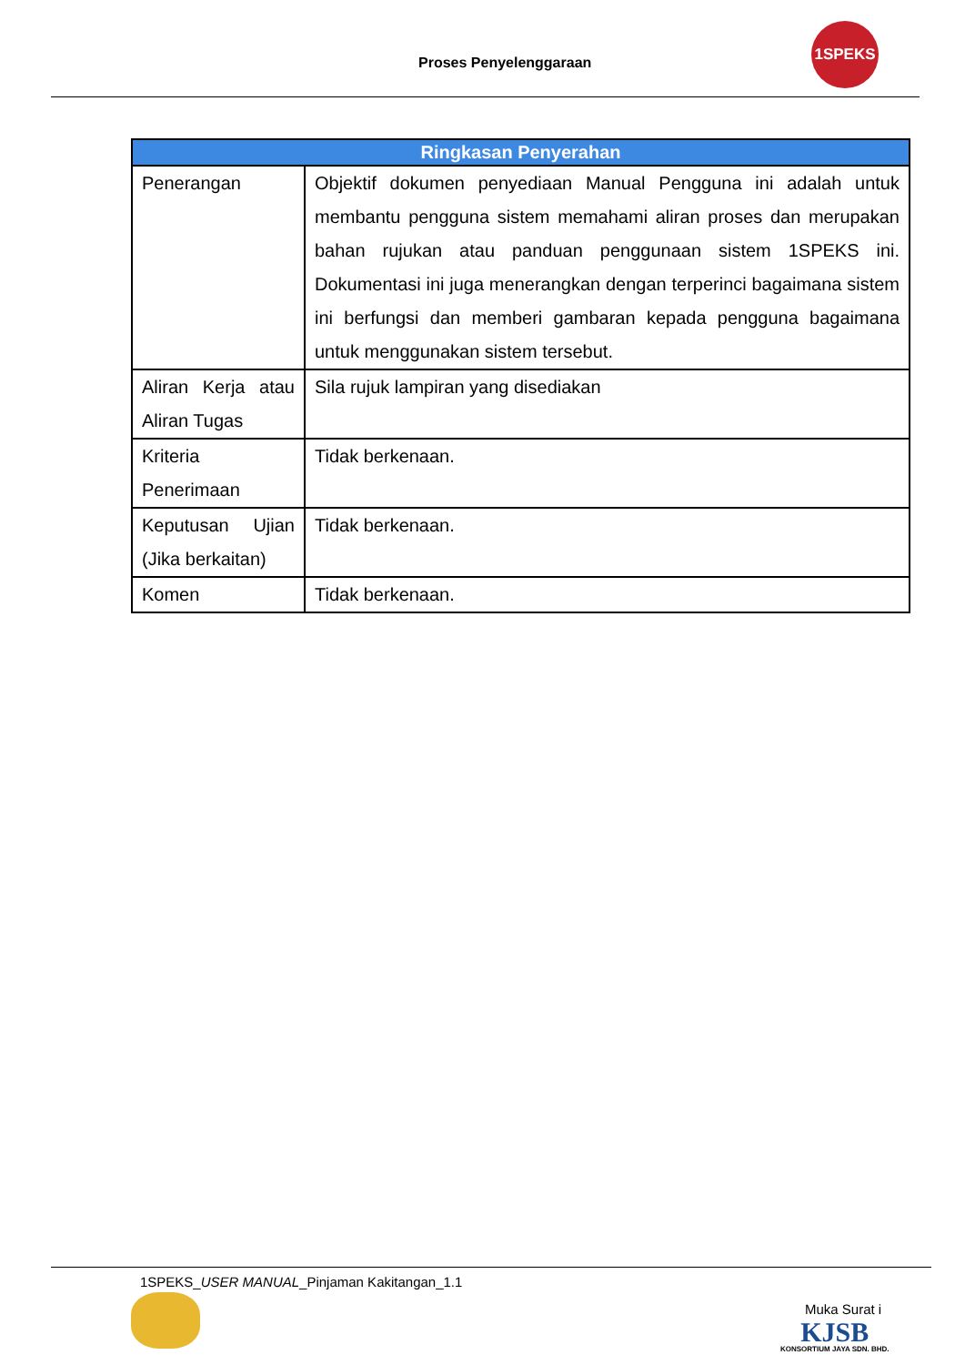Proses Penyelenggaraan
1SPEKS
| Ringkasan Penyerahan | |
| --- | --- |
| Penerangan | Objektif dokumen penyediaan Manual Pengguna ini adalah untuk membantu pengguna sistem memahami aliran proses dan merupakan bahan rujukan atau panduan penggunaan sistem 1SPEKS ini. Dokumentasi ini juga menerangkan dengan terperinci bagaimana sistem ini berfungsi dan memberi gambaran kepada pengguna bagaimana untuk menggunakan sistem tersebut. |
| Aliran Kerja atau Aliran Tugas | Sila rujuk lampiran yang disediakan |
| Kriteria Penerimaan | Tidak berkenaan. |
| Keputusan Ujian (Jika berkaitan) | Tidak berkenaan. |
| Komen | Tidak berkenaan. |
1SPEKS_USER MANUAL_Pinjaman Kakitangan_1.1
Muka Surat i
KJSB
KONSORTIUM JAYA SDN. BHD.